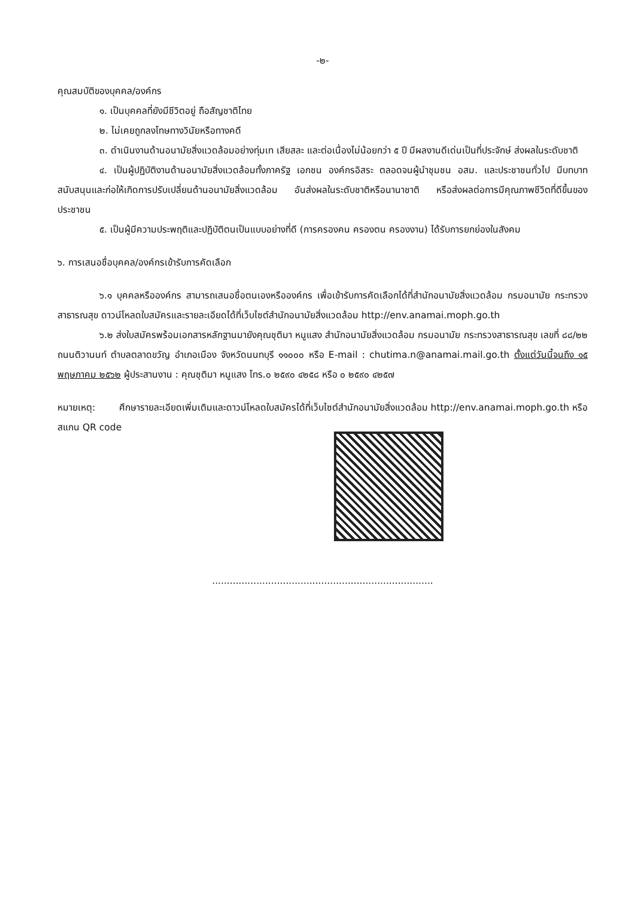-๒-
คุณสมบัติของบุคคล/องค์กร
๑. เป็นบุคคลที่ยังมีชีวิตอยู่ ถือสัญชาติไทย
๒. ไม่เคยถูกลงโทษทางวินัยหรือทางคดี
๓. ดำเนินงานด้านอนามัยสิ่งแวดล้อมอย่างทุ่มเท เสียสละ และต่อเนื่องไม่น้อยกว่า ๕ ปี มีผลงานดีเด่นเป็นที่ประจักษ์ ส่งผลในระดับชาติ
๔. เป็นผู้ปฏิบัติงานด้านอนามัยสิ่งแวดล้อมทั้งภาครัฐ เอกชน องค์กรอิสระ ตลอดจนผู้นำชุมชน อสม. และประชาชนทั่วไป มีบทบาทสนับสนุนและก่อให้เกิดการปรับเปลี่ยนด้านอนามัยสิ่งแวดล้อม อันส่งผลในระดับชาติหรือนานาชาติ หรือส่งผลต่อการมีคุณภาพชีวิตที่ดีขึ้นของประชาชน
๕. เป็นผู้มีความประพฤติและปฏิบัติตนเป็นแบบอย่างที่ดี (การครองคน ครองตน ครองงาน) ได้รับการยกย่องในสังคม
๖. การเสนอชื่อบุคคล/องค์กรเข้ารับการคัดเลือก
๖.๑ บุคคลหรือองค์กร สามารถเสนอชื่อตนเองหรือองค์กร เพื่อเข้ารับการคัดเลือกได้ที่สำนักอนามัยสิ่งแวดล้อม กรมอนามัย กระทรวงสาธารณสุข ดาวน์โหลดใบสมัครและรายละเอียดได้ที่เว็บไซต์สำนักอนามัยสิ่งแวดล้อม http://env.anamai.moph.go.th
๖.๒ ส่งใบสมัครพร้อมเอกสารหลักฐานมายังคุณชุติมา หนูแสง สำนักอนามัยสิ่งแวดล้อม กรมอนามัย กระทรวงสาธารณสุข เลขที่ ๘๘/๒๒ ถนนติวานนท์ ตำบลตลาดขวัญ อำเภอเมือง จังหวัดนนทบุรี ๑๑๐๐๐ หรือ E-mail : chutima.n@anamai.mail.go.th ตั้งแต่วันนี้จนถึง ๑๕ พฤษภาคม ๒๕๖๒ ผู้ประสานงาน : คุณชุติมา หนูแสง โทร.๐ ๒๕๙๐ ๔๒๕๘ หรือ ๐ ๒๕๙๐ ๔๒๕๗
หมายเหตุ: ศึกษารายละเอียดเพิ่มเติมและดาวน์โหลดใบสมัครได้ที่เว็บไซต์สำนักอนามัยสิ่งแวดล้อม http://env.anamai.moph.go.th หรือ สแกน QR code
...........................................................................